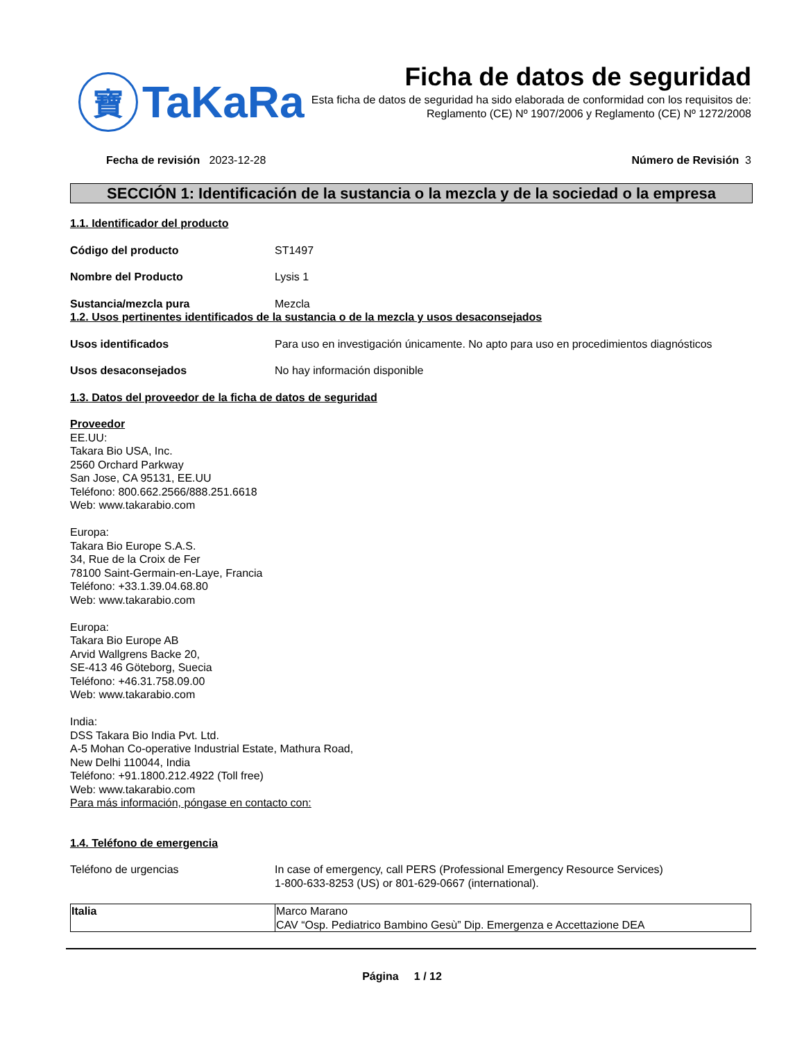寶
TaKaRa
Ficha de datos de seguridad
Esta ficha de datos de seguridad ha sido elaborada de conformidad con los requisitos de:
Reglamento (CE) Nº 1907/2006 y Reglamento (CE) Nº 1272/2008
Fecha de revisión 2023-12-28 Número de Revisión 3
SECCIÓN 1: Identificación de la sustancia o la mezcla y de la sociedad o la empresa
1.1. Identificador del producto
Código del producto ST1497
Nombre del Producto Lysis 1
Sustancia/mezcla pura Mezcla
1.2. Usos pertinentes identificados de la sustancia o de la mezcla y usos desaconsejados
Usos identificados Para uso en investigación únicamente. No apto para uso en procedimientos diagnósticos
Usos desaconsejados No hay información disponible
1.3. Datos del proveedor de la ficha de datos de seguridad
Proveedor
EE.UU:
Takara Bio USA, Inc.
2560 Orchard Parkway
San Jose, CA 95131, EE.UU
Teléfono: 800.662.2566/888.251.6618
Web: www.takarabio.com
Europa:
Takara Bio Europe S.A.S.
34, Rue de la Croix de Fer
78100 Saint-Germain-en-Laye, Francia
Teléfono: +33.1.39.04.68.80
Web: www.takarabio.com
Europa:
Takara Bio Europe AB
Arvid Wallgrens Backe 20,
SE-413 46 Göteborg, Suecia
Teléfono: +46.31.758.09.00
Web: www.takarabio.com
India:
DSS Takara Bio India Pvt. Ltd.
A-5 Mohan Co-operative Industrial Estate, Mathura Road,
New Delhi 110044, India
Teléfono: +91.1800.212.4922 (Toll free)
Web: www.takarabio.com
Para más información, póngase en contacto con:
1.4. Teléfono de emergencia
Teléfono de urgencias In case of emergency, call PERS (Professional Emergency Resource Services)
1-800-633-8253 (US) or 801-629-0667 (international).
| Italia | Marco Marano CAV “Osp. Pediatrico Bambino Gesù” Dip. Emergenza e Accettazione DEA |
Página 1 / 12